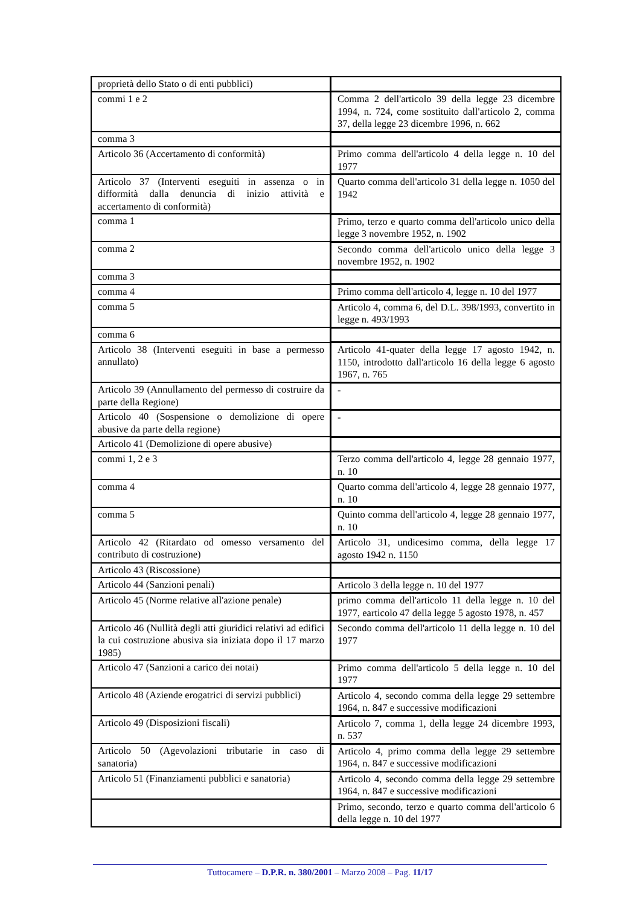| proprietà dello Stato o di enti pubblici) | |
| commi 1 e 2 | Comma 2 dell'articolo 39 della legge 23 dicembre 1994, n. 724, come sostituito dall'articolo 2, comma 37, della legge 23 dicembre 1996, n. 662 |
| comma 3 | |
| Articolo 36 (Accertamento di conformità) | Primo comma dell'articolo 4 della legge n. 10 del 1977 |
| Articolo 37 (Interventi eseguiti in assenza o in difformità dalla denuncia di inizio attività e accertamento di conformità) | Quarto comma dell'articolo 31 della legge n. 1050 del 1942 |
| comma 1 | Primo, terzo e quarto comma dell'articolo unico della legge 3 novembre 1952, n. 1902 |
| comma 2 | Secondo comma dell'articolo unico della legge 3 novembre 1952, n. 1902 |
| comma 3 | |
| comma 4 | Primo comma dell'articolo 4, legge n. 10 del 1977 |
| comma 5 | Articolo 4, comma 6, del D.L. 398/1993, convertito in legge n. 493/1993 |
| comma 6 | |
| Articolo 38 (Interventi eseguiti in base a permesso annullato) | Articolo 41-quater della legge 17 agosto 1942, n. 1150, introdotto dall'articolo 16 della legge 6 agosto 1967, n. 765 |
| Articolo 39 (Annullamento del permesso di costruire da parte della Regione) | - |
| Articolo 40 (Sospensione o demolizione di opere abusive da parte della regione) | - |
| Articolo 41 (Demolizione di opere abusive) | |
| commi 1, 2 e 3 | Terzo comma dell'articolo 4, legge 28 gennaio 1977, n. 10 |
| comma 4 | Quarto comma dell'articolo 4, legge 28 gennaio 1977, n. 10 |
| comma 5 | Quinto comma dell'articolo 4, legge 28 gennaio 1977, n. 10 |
| Articolo 42 (Ritardato od omesso versamento del contributo di costruzione) | Articolo 31, undicesimo comma, della legge 17 agosto 1942 n. 1150 |
| Articolo 43 (Riscossione) | |
| Articolo 44 (Sanzioni penali) | Articolo 3 della legge n. 10 del 1977 |
| Articolo 45 (Norme relative all'azione penale) | primo comma dell'articolo 11 della legge n. 10 del 1977, earticolo 47 della legge 5 agosto 1978, n. 457 |
| Articolo 46 (Nullità degli atti giuridici relativi ad edifici la cui costruzione abusiva sia iniziata dopo il 17 marzo 1985) | Secondo comma dell'articolo 11 della legge n. 10 del 1977 |
| Articolo 47 (Sanzioni a carico dei notai) | Primo comma dell'articolo 5 della legge n. 10 del 1977 |
| Articolo 48 (Aziende erogatrici di servizi pubblici) | Articolo 4, secondo comma della legge 29 settembre 1964, n. 847 e successive modificazioni |
| Articolo 49 (Disposizioni fiscali) | Articolo 7, comma 1, della legge 24 dicembre 1993, n. 537 |
| Articolo 50 (Agevolazioni tributarie in caso di sanatoria) | Articolo 4, primo comma della legge 29 settembre 1964, n. 847 e successive modificazioni |
| Articolo 51 (Finanziamenti pubblici e sanatoria) | Articolo 4, secondo comma della legge 29 settembre 1964, n. 847 e successive modificazioni |
| | Primo, secondo, terzo e quarto comma dell'articolo 6 della legge n. 10 del 1977 |
Tuttocamere – D.P.R. n. 380/2001 – Marzo 2008 – Pag. 11/17